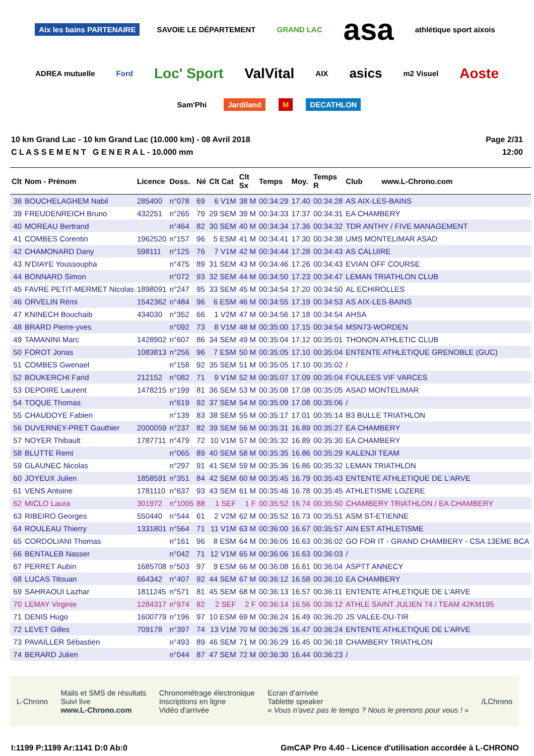Aix les bains PARTENAIRE SAVOIE LE DÉPARTEMENT GRAND LAC asa athlétique sport aixois ADREA mutuelle Ford Loc' Sport ValVital AIX asics m2 Visuel Aoste Sam'Phi Jardiland M DECATHLON
10 km Grand Lac - 10 km Grand Lac (10.000 km) - 08 Avril 2018
C L A S S E M E N T G E N E R A L - 10.000 mm
Page 2/31
12:00
| Clt | Nom - Prénom | Licence | Doss. | Né | Clt Cat | Clt Sx | Temps | Moy. | Temps R | Club www.L-Chrono.com |
| --- | --- | --- | --- | --- | --- | --- | --- | --- | --- | --- |
| 38 | BOUCHELAGHEM Nabil | 285400 | n°078 | 69 | 6 V1M | 38 M | 00:34:29 | 17.40 | 00:34:28 | AS AIX-LES-BAINS |
| 39 | FREUDENREICH Bruno | 432251 | n°265 | 79 | 29 SEM | 39 M | 00:34:33 | 17.37 | 00:34:31 | EA CHAMBERY |
| 40 | MOREAU Bertrand | | n°464 | 82 | 30 SEM | 40 M | 00:34:34 | 17.36 | 00:34:32 | TDR ANTHY / FIVE MANAGEMENT |
| 41 | COMBES Corentin | 1962520 | n°157 | 96 | 5 ESM | 41 M | 00:34:41 | 17.30 | 00:34:38 | UMS MONTELIMAR ASAD |
| 42 | CHAMONARD Dany | 598111 | n°125 | 76 | 7 V1M | 42 M | 00:34:44 | 17.28 | 00:34:43 | AS CALUIRE |
| 43 | N'DIAYE Youssoupha | | n°475 | 89 | 31 SEM | 43 M | 00:34:46 | 17.26 | 00:34:43 | EVIAN OFF COURSE |
| 44 | BONNARD Simon | | n°072 | 93 | 32 SEM | 44 M | 00:34:50 | 17.23 | 00:34:47 | LEMAN TRIATHLON CLUB |
| 45 | FAVRE PETIT-MERMET Nicolas | 1898091 | n°247 | 95 | 33 SEM | 45 M | 00:34:54 | 17.20 | 00:34:50 | AL ECHIROLLES |
| 46 | ORVELIN Rémi | 1542362 | n°484 | 96 | 6 ESM | 46 M | 00:34:55 | 17.19 | 00:34:53 | AS AIX-LES-BAINS |
| 47 | KNINECH Bouchaib | 434030 | n°352 | 66 | 1 V2M | 47 M | 00:34:56 | 17.18 | 00:34:54 | AHSA |
| 48 | BRARD Pierre-yves | | n°092 | 73 | 8 V1M | 48 M | 00:35:00 | 17.15 | 00:34:54 | MSN73-WORDEN |
| 49 | TAMANINI Marc | 1428902 | n°607 | 86 | 34 SEM | 49 M | 00:35:04 | 17.12 | 00:35:01 | THONON ATHLETIC CLUB |
| 50 | FOROT Jonas | 1083813 | n°256 | 96 | 7 ESM | 50 M | 00:35:05 | 17.10 | 00:35:04 | ENTENTE ATHLETIQUE GRENOBLE (GUC) |
| 51 | COMBES Gwenael | | n°158 | 92 | 35 SEM | 51 M | 00:35:05 | 17.10 | 00:35:02 | / |
| 52 | BOUKERCHI Farid | 212152 | n°082 | 71 | 9 V1M | 52 M | 00:35:07 | 17.09 | 00:35:04 | FOULEES VIF VARCES |
| 53 | DEPOIRE Laurent | 1478215 | n°199 | 81 | 36 SEM | 53 M | 00:35:08 | 17.08 | 00:35:05 | ASAD MONTELIMAR |
| 54 | TOQUE Thomas | | n°619 | 92 | 37 SEM | 54 M | 00:35:09 | 17.08 | 00:35:06 | / |
| 55 | CHAUDOYE Fabien | | n°139 | 83 | 38 SEM | 55 M | 00:35:17 | 17.01 | 00:35:14 | B3 BULLE TRIATHLON |
| 56 | DUVERNEY-PRET Gauthier | 2000059 | n°237 | 82 | 39 SEM | 56 M | 00:35:31 | 16.89 | 00:35:27 | EA CHAMBERY |
| 57 | NOYER Thibault | 1787711 | n°479 | 72 | 10 V1M | 57 M | 00:35:32 | 16.89 | 00:35:30 | EA CHAMBERY |
| 58 | BLUTTE Remi | | n°065 | 89 | 40 SEM | 58 M | 00:35:35 | 16.86 | 00:35:29 | KALENJI TEAM |
| 59 | GLAUNEC Nicolas | | n°297 | 91 | 41 SEM | 59 M | 00:35:36 | 16.86 | 00:35:32 | LEMAN TRIATHLON |
| 60 | JOYEUX Julien | 1858591 | n°351 | 84 | 42 SEM | 60 M | 00:35:45 | 16.79 | 00:35:43 | ENTENTE ATHLETIQUE DE L'ARVE |
| 61 | VENS Antoine | 1781110 | n°637 | 93 | 43 SEM | 61 M | 00:35:46 | 16.78 | 00:35:45 | ATHLETISME LOZERE |
| 62 | MICLO Laura | 301972 | n°1005 | 88 | 1 SEF | 1 F | 00:35:52 | 16.74 | 00:35:50 | CHAMBERY TRIATHLON / EA CHAMBERY |
| 63 | RIBEIRO Georges | 550440 | n°544 | 61 | 2 V2M | 62 M | 00:35:52 | 16.73 | 00:35:51 | ASM ST-ETIENNE |
| 64 | ROULEAU Thierry | 1331801 | n°564 | 71 | 11 V1M | 63 M | 00:36:00 | 16.67 | 00:35:57 | AIN EST ATHLETISME |
| 65 | CORDOLIANI Thomas | | n°161 | 96 | 8 ESM | 64 M | 00:36:05 | 16.63 | 00:36:02 | GO FOR IT - GRAND CHAMBERY - CSA 13EME BCA |
| 66 | BENTALEB Nasser | | n°042 | 71 | 12 V1M | 65 M | 00:36:06 | 16.63 | 00:36:03 | / |
| 67 | PERRET Aubin | 1685708 | n°503 | 97 | 9 ESM | 66 M | 00:36:08 | 16.61 | 00:36:04 | ASPTT ANNECY |
| 68 | LUCAS Titouan | 664342 | n°407 | 92 | 44 SEM | 67 M | 00:36:12 | 16.58 | 00:36:10 | EA CHAMBERY |
| 69 | SAHRAOUI Lazhar | 1811245 | n°571 | 81 | 45 SEM | 68 M | 00:36:13 | 16.57 | 00:36:11 | ENTENTE ATHLETIQUE DE L'ARVE |
| 70 | LEMAY Virginie | 1284317 | n°974 | 82 | 2 SEF | 2 F | 00:36:14 | 16.56 | 00:36:12 | ATHLE SAINT JULIEN 74 / TEAM 42KM195 |
| 71 | DENIS Hugo | 1600779 | n°196 | 97 | 10 ESM | 69 M | 00:36:24 | 16.49 | 00:36:20 | JS VALEE-DU-TIR |
| 72 | LEVET Gilles | 709178 | n°397 | 74 | 13 V1M | 70 M | 00:36:26 | 16.47 | 00:36:24 | ENTENTE ATHLETIQUE DE L'ARVE |
| 73 | PAVAILLER Sébastien | | n°493 | 89 | 46 SEM | 71 M | 00:36:29 | 16.45 | 00:36:18 | CHAMBERY TRIATHLON |
| 74 | BERARD Julien | | n°044 | 87 | 47 SEM | 72 M | 00:36:30 | 16.44 | 00:36:23 | / |
L-Chrono
Mails et SMS de résultats
Suivi live
www.L-Chrono.com
Chronométrage électronique
Inscriptions en ligne
Vidéo d'arrivée
Ecran d'arrivée
Tablette speaker
« Vous n'avez pas le temps ? Nous le prenons pour vous ! »
/LChrono
I:1199 P:1199 Ar:1141 D:0 Ab:0 GmCAP Pro 4.40 - Licence d'utilisation accordée à L-CHRONO